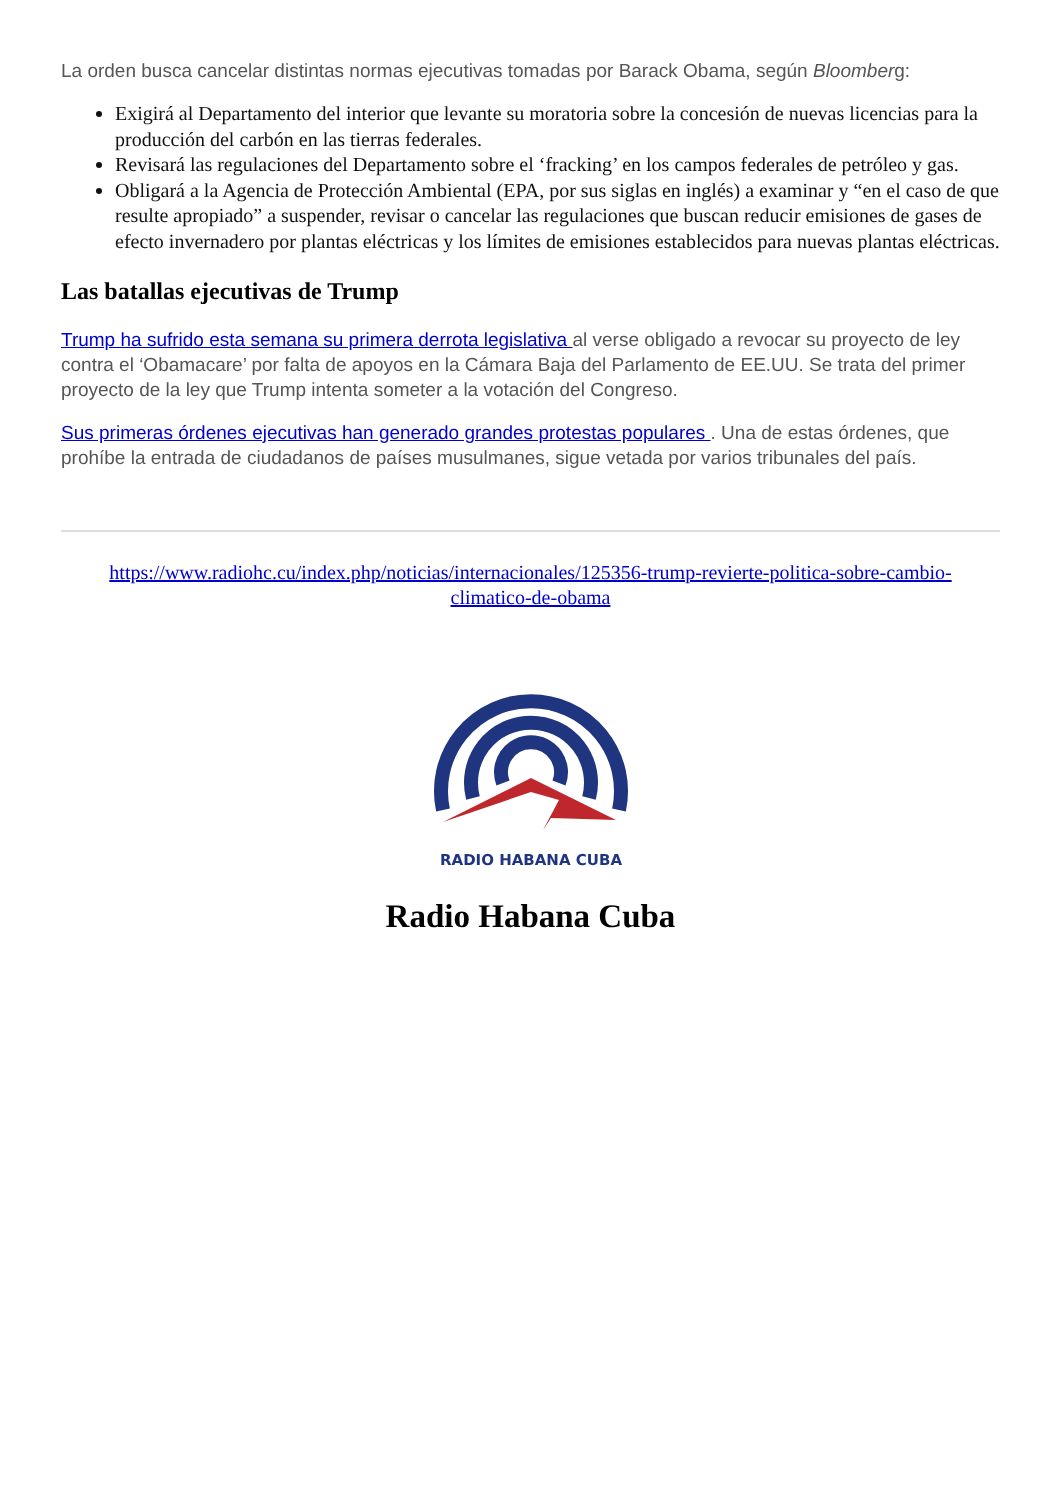La orden busca cancelar distintas normas ejecutivas tomadas por Barack Obama, según Bloomberg:
Exigirá al Departamento del interior que levante su moratoria sobre la concesión de nuevas licencias para la producción del carbón en las tierras federales.
Revisará las regulaciones del Departamento sobre el ‘fracking’ en los campos federales de petróleo y gas.
Obligará a la Agencia de Protección Ambiental (EPA, por sus siglas en inglés) a examinar y “en el caso de que resulte apropiado” a suspender, revisar o cancelar las regulaciones que buscan reducir emisiones de gases de efecto invernadero por plantas eléctricas y los límites de emisiones establecidos para nuevas plantas eléctricas.
Las batallas ejecutivas de Trump
Trump ha sufrido esta semana su primera derrota legislativa al verse obligado a revocar su proyecto de ley contra el ‘Obamacare’ por falta de apoyos en la Cámara Baja del Parlamento de EE.UU. Se trata del primer proyecto de la ley que Trump intenta someter a la votación del Congreso.
Sus primeras órdenes ejecutivas han generado grandes protestas populares . Una de estas órdenes, que prohíbe la entrada de ciudadanos de países musulmanes, sigue vetada por varios tribunales del país.
https://www.radiohc.cu/index.php/noticias/internacionales/125356-trump-revierte-politica-sobre-cambio-climatico-de-obama
RADIO HABANA CUBA
Radio Habana Cuba